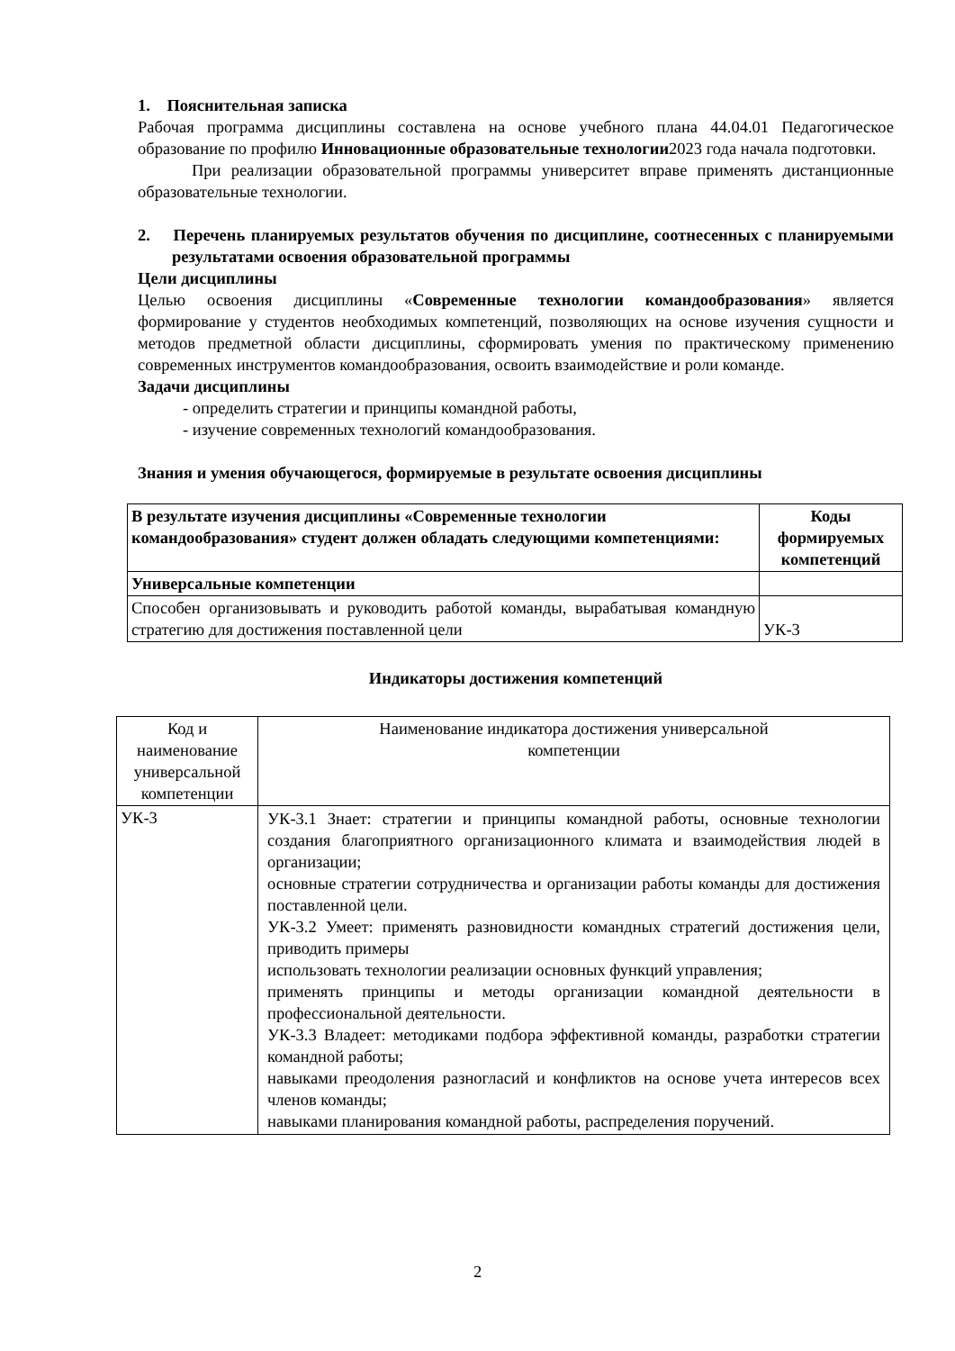1. Пояснительная записка
Рабочая программа дисциплины составлена на основе учебного плана 44.04.01 Педагогическое образование по профилю Инновационные образовательные технологии2023 года начала подготовки.
При реализации образовательной программы университет вправе применять дистанционные образовательные технологии.
2. Перечень планируемых результатов обучения по дисциплине, соотнесенных с планируемыми результатами освоения образовательной программы
Цели дисциплины
Целью освоения дисциплины «Современные технологии командообразования» является формирование у студентов необходимых компетенций, позволяющих на основе изучения сущности и методов предметной области дисциплины, сформировать умения по практическому применению современных инструментов командообразования, освоить взаимодействие и роли команде.
Задачи дисциплины
- определить стратегии и принципы командной работы,
- изучение современных технологий командообразования.
Знания и умения обучающегося, формируемые в результате освоения дисциплины
| В результате изучения дисциплины «Современные технологии командообразования» студент должен обладать следующими компетенциями: | Коды формируемых компетенций |
| --- | --- |
| Универсальные компетенции | |
| Способен организовывать и руководить работой команды, вырабатывая командную стратегию для достижения поставленной цели | УК-3 |
Индикаторы достижения компетенций
| Код и наименование универсальной компетенции | Наименование индикатора достижения универсальной компетенции |
| УК-3 | УК-3.1 Знает: стратегии и принципы командной работы, основные технологии создания благоприятного организационного климата и взаимодействия людей в организации; основные стратегии сотрудничества и организации работы команды для достижения поставленной цели. УК-3.2 Умеет: применять разновидности командных стратегий достижения цели, приводить примеры использовать технологии реализации основных функций управления; применять принципы и методы организации командной деятельности в профессиональной деятельности. УК-3.3 Владеет: методиками подбора эффективной команды, разработки стратегии командной работы; навыками преодоления разногласий и конфликтов на основе учета интересов всех членов команды; навыками планирования командной работы, распределения поручений. |
2